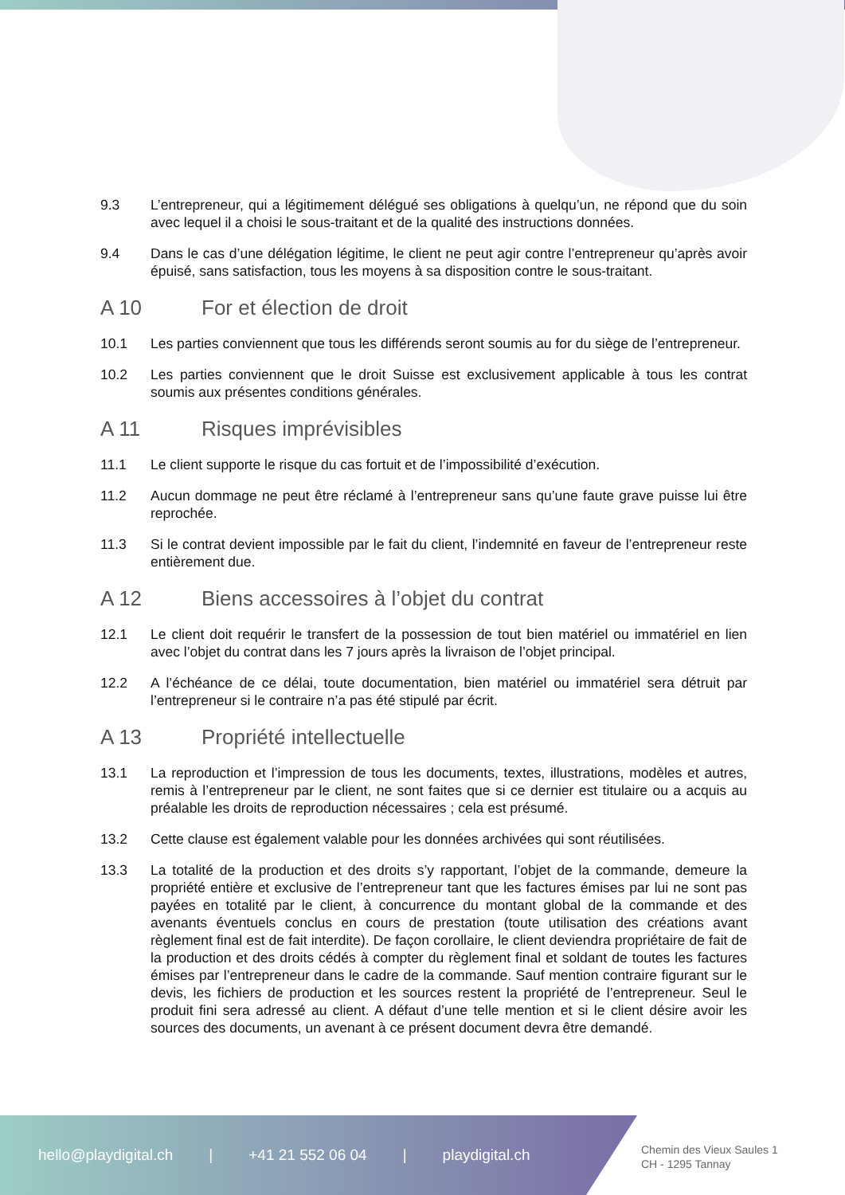9.3 L’entrepreneur, qui a légitimement délégué ses obligations à quelqu’un, ne répond que du soin avec lequel il a choisi le sous-traitant et de la qualité des instructions données.
9.4 Dans le cas d’une délégation légitime, le client ne peut agir contre l’entrepreneur qu’après avoir épuisé, sans satisfaction, tous les moyens à sa disposition contre le sous-traitant.
A 10 For et élection de droit
10.1 Les parties conviennent que tous les différends seront soumis au for du siège de l’entrepreneur.
10.2 Les parties conviennent que le droit Suisse est exclusivement applicable à tous les contrat soumis aux présentes conditions générales.
A 11 Risques imprévisibles
11.1 Le client supporte le risque du cas fortuit et de l’impossibilité d’exécution.
11.2 Aucun dommage ne peut être réclamé à l’entrepreneur sans qu’une faute grave puisse lui être reprochée.
11.3 Si le contrat devient impossible par le fait du client, l’indemnité en faveur de l’entrepreneur reste entièrement due.
A 12 Biens accessoires à l’objet du contrat
12.1 Le client doit requérir le transfert de la possession de tout bien matériel ou immatériel en lien avec l’objet du contrat dans les 7 jours après la livraison de l’objet principal.
12.2 A l’échéance de ce délai, toute documentation, bien matériel ou immatériel sera détruit par l’entrepreneur si le contraire n’a pas été stipulé par écrit.
A 13 Propriété intellectuelle
13.1 La reproduction et l’impression de tous les documents, textes, illustrations, modèles et autres, remis à l’entrepreneur par le client, ne sont faites que si ce dernier est titulaire ou a acquis au préalable les droits de reproduction nécessaires ; cela est présumé.
13.2 Cette clause est également valable pour les données archivées qui sont réutilisées.
13.3 La totalité de la production et des droits s’y rapportant, l’objet de la commande, demeure la propriété entière et exclusive de l’entrepreneur tant que les factures émises par lui ne sont pas payées en totalité par le client, à concurrence du montant global de la commande et des avenants éventuels conclus en cours de prestation (toute utilisation des créations avant règlement final est de fait interdite). De façon corollaire, le client deviendra propriétaire de fait de la production et des droits cédés à compter du règlement final et soldant de toutes les factures émises par l’entrepreneur dans le cadre de la commande. Sauf mention contraire figurant sur le devis, les fichiers de production et les sources restent la propriété de l’entrepreneur. Seul le produit fini sera adressé au client. A défaut d’une telle mention et si le client désire avoir les sources des documents, un avenant à ce présent document devra être demandé.
hello@playdigital.ch | +41 21 552 06 04 | playdigital.ch
Chemin des Vieux Saules 1
CH - 1295 Tannay